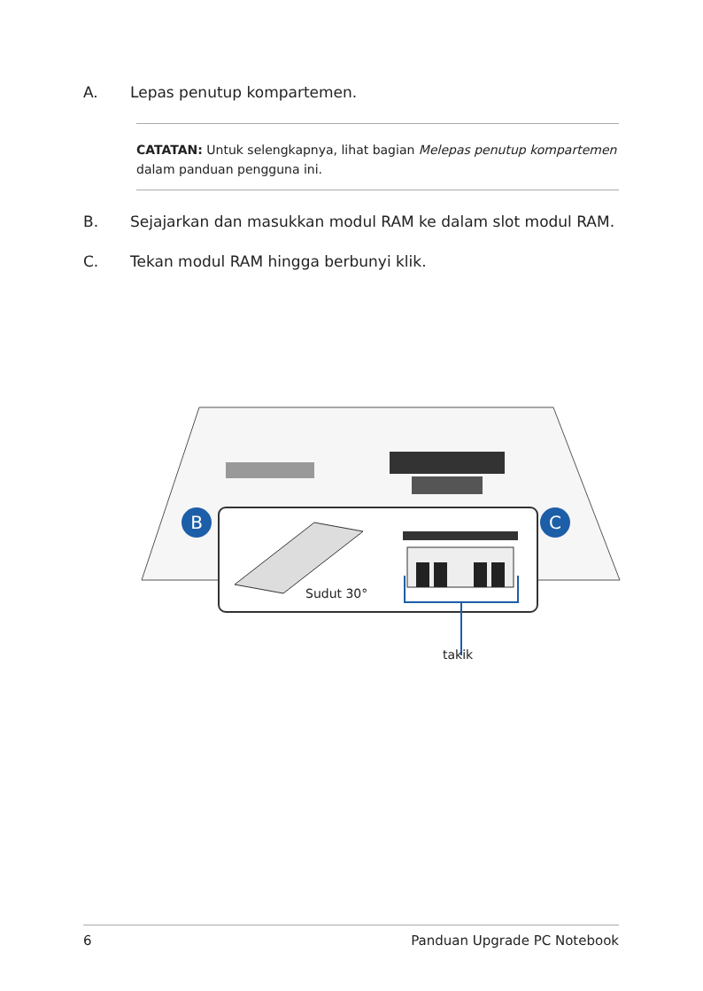A. Lepas penutup kompartemen.
CATATAN: Untuk selengkapnya, lihat bagian Melepas penutup kompartemen dalam panduan pengguna ini.
B. Sejajarkan dan masukkan modul RAM ke dalam slot modul RAM.
C. Tekan modul RAM hingga berbunyi klik.
B
C
Sudut 30°
takik
6 Panduan Upgrade PC Notebook